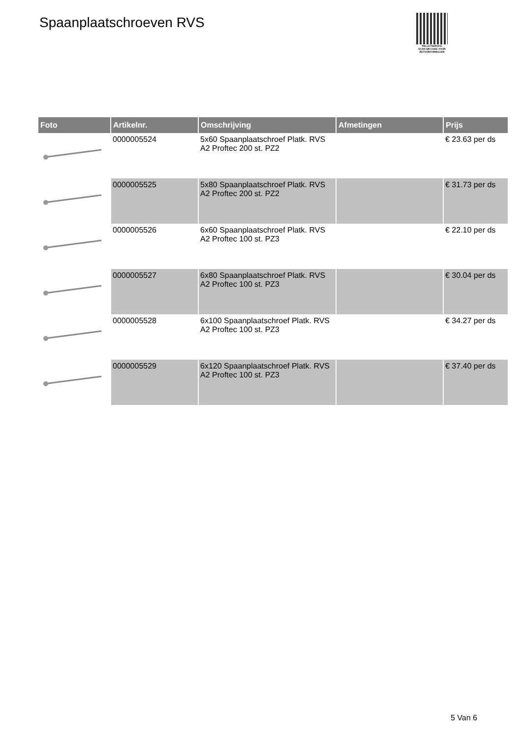Spaanplaatschroeven RVS
PALLETSERVICE
SCAN QR-CODE VOOR
RETOURFORMULIER
| Foto | Artikelnr. | Omschrijving | Afmetingen | Prijs |
| --- | --- | --- | --- | --- |
| | 0000005524 | 5x60 Spaanplaatschroef Platk. RVS A2 Proftec 200 st. PZ2 | | € 23.63 per ds |
| | 0000005525 | 5x80 Spaanplaatschroef Platk. RVS A2 Proftec 200 st. PZ2 | | € 31.73 per ds |
| | 0000005526 | 6x60 Spaanplaatschroef Platk. RVS A2 Proftec 100 st. PZ3 | | € 22.10 per ds |
| | 0000005527 | 6x80 Spaanplaatschroef Platk. RVS A2 Proftec 100 st. PZ3 | | € 30.04 per ds |
| | 0000005528 | 6x100 Spaanplaatschroef Platk. RVS A2 Proftec 100 st. PZ3 | | € 34.27 per ds |
| | 0000005529 | 6x120 Spaanplaatschroef Platk. RVS A2 Proftec 100 st. PZ3 | | € 37.40 per ds |
5 Van 6